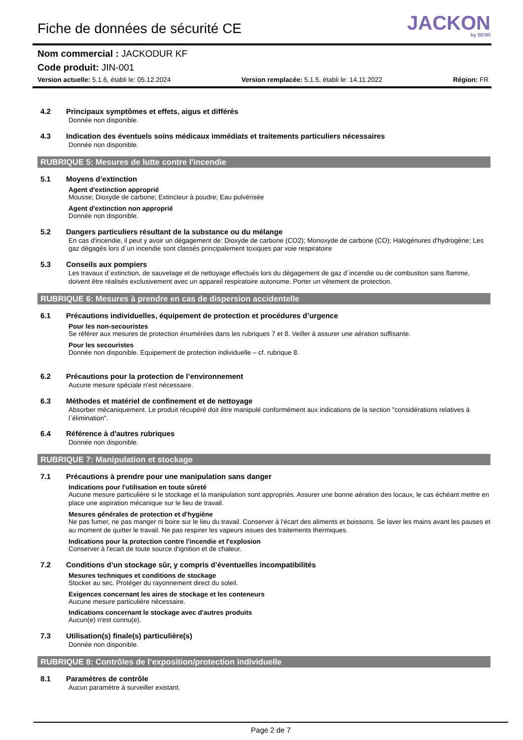Fiche de données de sécurité CE
JACKON
by BEWI
Nom commercial : JACKODUR KF
Code produit: JIN-001
Version actuelle: 5.1.6, établi le: 05.12.2024 Version remplacée: 5.1.5, établi le: 14.11.2022 Région: FR
4.2 Principaux symptômes et effets, aigus et différés
Donnée non disponible.
4.3 Indication des éventuels soins médicaux immédiats et traitements particuliers nécessaires
Donnée non disponible.
RUBRIQUE 5: Mesures de lutte contre l'incendie
5.1 Moyens d’extinction
Agent d'extinction approprié
Mousse; Dioxyde de carbone; Extincteur à poudre; Eau pulvérisée
Agent d'extinction non approprié
Donnée non disponible.
5.2 Dangers particuliers résultant de la substance ou du mélange
En cas d'incendie, il peut y avoir un dégagement de: Dioxyde de carbone (CO2); Monoxyde de carbone (CO); Halogénures d'hydrogène; Les gaz dégagés lors d´un incendie sont classés principalement toxiques par voie respiratoire
5.3 Conseils aux pompiers
Les travaux d´extinction, de sauvetage et de nettoyage effectués lors du dégagement de gaz d´incendie ou de combustion sans flamme, doivent être réalisés exclusivement avec un appareil respiratoire autonome. Porter un vêtement de protection.
RUBRIQUE 6: Mesures à prendre en cas de dispersion accidentelle
6.1 Précautions individuelles, équipement de protection et procédures d’urgence
Pour les non-secouristes
Se référer aux mesures de protection énumérées dans les rubriques 7 et 8. Veiller à assurer une aération suffisante.
Pour les secouristes
Donnée non disponible. Equipement de protection individuelle – cf. rubrique 8.
6.2 Précautions pour la protection de l’environnement
Aucune mesure spéciale n'est nécessaire.
6.3 Méthodes et matériel de confinement et de nettoyage
Absorber mécaniquement. Le produit récupéré doit être manipulé conformément aux indications de la section "considérations relatives à l`élimination".
6.4 Référence à d'autres rubriques
Donnée non disponible.
RUBRIQUE 7: Manipulation et stockage
7.1 Précautions à prendre pour une manipulation sans danger
Indications pour l'utilisation en toute sûreté
Aucune mesure particulière si le stockage et la manipulation sont appropriés. Assurer une bonne aération des locaux, le cas échéant mettre en place une aspiration mécanique sur le lieu de travail.
Mesures générales de protection et d'hygiène
Ne pas fumer, ne pas manger ni boire sur le lieu du travail. Conserver à l'écart des aliments et boissons. Se laver les mains avant les pauses et au moment de quitter le travail. Ne pas respirer les vapeurs issues des traitements thermiques.
Indications pour la protection contre l'incendie et l'explosion
Conserver à l'ecart de toute source d'ignition et de chaleur.
7.2 Conditions d’un stockage sûr, y compris d’éventuelles incompatibilités
Mesures techniques et conditions de stockage
Stocker au sec. Protéger du rayonnement direct du soleil.
Exigences concernant les aires de stockage et les conteneurs
Aucune mesure particulière nécessaire.
Indications concernant le stockage avec d'autres produits
Aucun(e) n'est connu(e).
7.3 Utilisation(s) finale(s) particulière(s)
Donnée non disponible.
RUBRIQUE 8: Contrôles de l’exposition/protection individuelle
8.1 Paramètres de contrôle
Aucun paramètre à surveiller existant.
Page 2 de 7